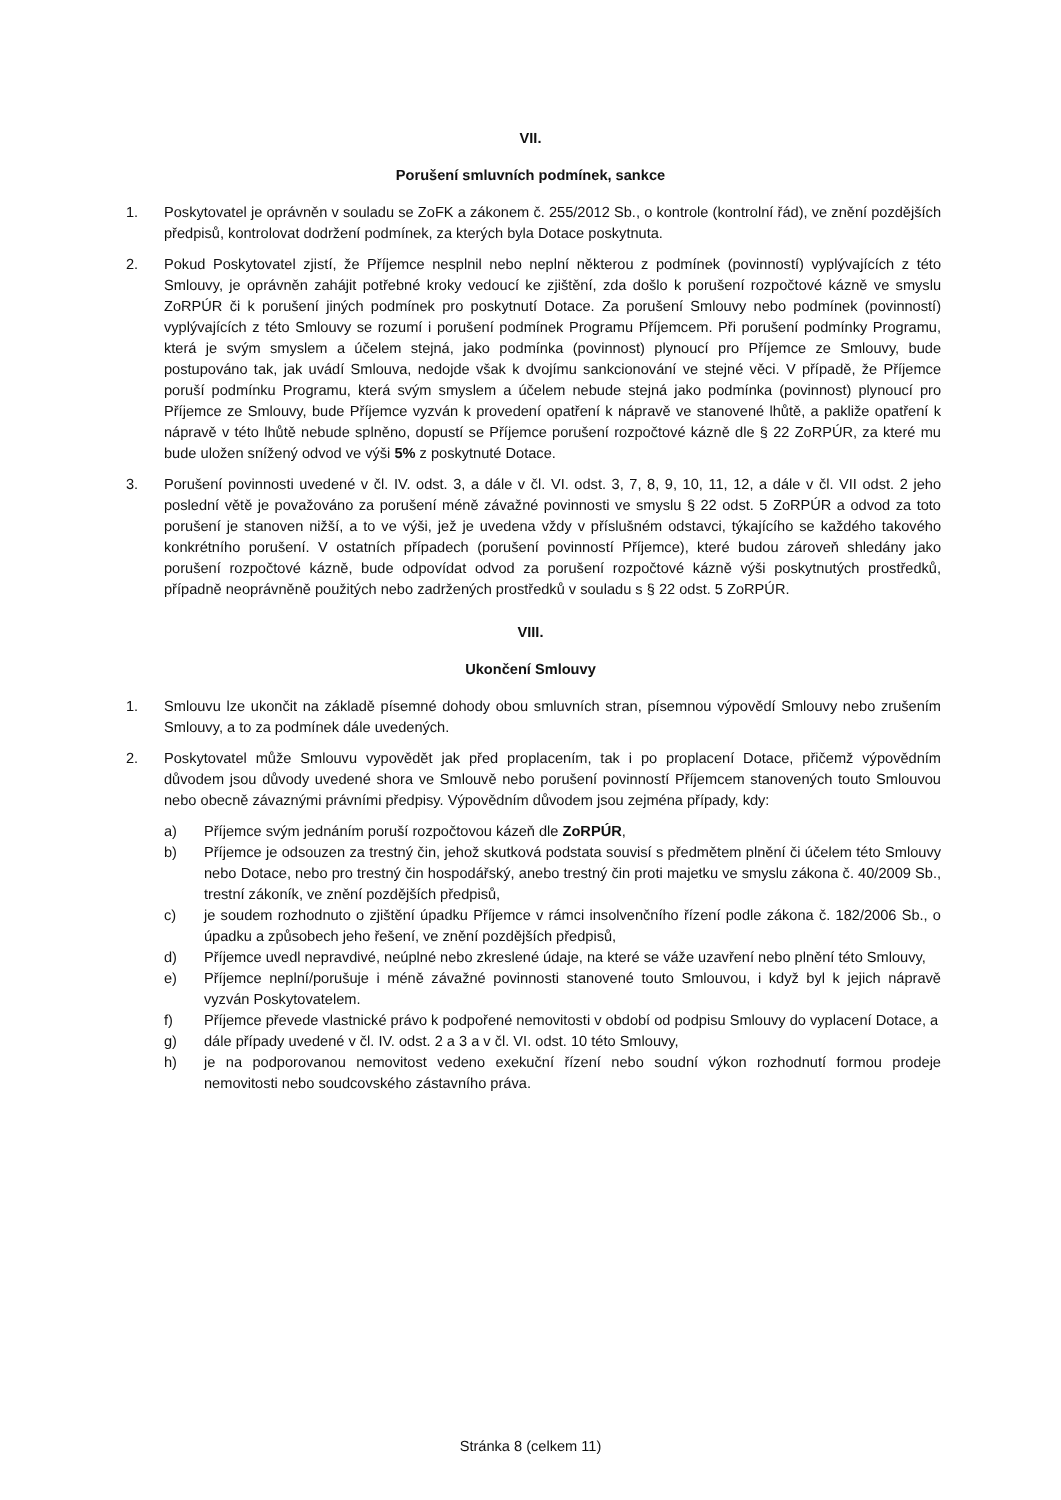VII.
Porušení smluvních podmínek, sankce
1. Poskytovatel je oprávněn v souladu se ZoFK a zákonem č. 255/2012 Sb., o kontrole (kontrolní řád), ve znění pozdějších předpisů, kontrolovat dodržení podmínek, za kterých byla Dotace poskytnuta.
2. Pokud Poskytovatel zjistí, že Příjemce nesplnil nebo neplní některou z podmínek (povinností) vyplývajících z této Smlouvy, je oprávněn zahájit potřebné kroky vedoucí ke zjištění, zda došlo k porušení rozpočtové kázně ve smyslu ZoRPÚR či k porušení jiných podmínek pro poskytnutí Dotace. Za porušení Smlouvy nebo podmínek (povinností) vyplývajících z této Smlouvy se rozumí i porušení podmínek Programu Příjemcem. Při porušení podmínky Programu, která je svým smyslem a účelem stejná, jako podmínka (povinnost) plynoucí pro Příjemce ze Smlouvy, bude postupováno tak, jak uvádí Smlouva, nedojde však k dvojímu sankcionování ve stejné věci. V případě, že Příjemce poruší podmínku Programu, která svým smyslem a účelem nebude stejná jako podmínka (povinnost) plynoucí pro Příjemce ze Smlouvy, bude Příjemce vyzván k provedení opatření k nápravě ve stanovené lhůtě, a pakliže opatření k nápravě v této lhůtě nebude splněno, dopustí se Příjemce porušení rozpočtové kázně dle § 22 ZoRPÚR, za které mu bude uložen snížený odvod ve výši 5% z poskytnuté Dotace.
3. Porušení povinnosti uvedené v čl. IV. odst. 3, a dále v čl. VI. odst. 3, 7, 8, 9, 10, 11, 12, a dále v čl. VII odst. 2 jeho poslední větě je považováno za porušení méně závažné povinnosti ve smyslu § 22 odst. 5 ZoRPÚR a odvod za toto porušení je stanoven nižší, a to ve výši, jež je uvedena vždy v příslušném odstavci, týkajícího se každého takového konkrétního porušení. V ostatních případech (porušení povinností Příjemce), které budou zároveň shledány jako porušení rozpočtové kázně, bude odpovídat odvod za porušení rozpočtové kázně výši poskytnutých prostředků, případně neoprávněně použitých nebo zadržených prostředků v souladu s § 22 odst. 5 ZoRPÚR.
VIII.
Ukončení Smlouvy
1. Smlouvu lze ukončit na základě písemné dohody obou smluvních stran, písemnou výpovědí Smlouvy nebo zrušením Smlouvy, a to za podmínek dále uvedených.
2. Poskytovatel může Smlouvu vypovědět jak před proplacením, tak i po proplacení Dotace, přičemž výpovědním důvodem jsou důvody uvedené shora ve Smlouvě nebo porušení povinností Příjemcem stanovených touto Smlouvou nebo obecně závaznými právními předpisy. Výpovědním důvodem jsou zejména případy, kdy:
a) Příjemce svým jednáním poruší rozpočtovou kázeň dle ZoRPÚR,
b) Příjemce je odsouzen za trestný čin, jehož skutková podstata souvisí s předmětem plnění či účelem této Smlouvy nebo Dotace, nebo pro trestný čin hospodářský, anebo trestný čin proti majetku ve smyslu zákona č. 40/2009 Sb., trestní zákoník, ve znění pozdějších předpisů,
c) je soudem rozhodnuto o zjištění úpadku Příjemce v rámci insolvenčního řízení podle zákona č. 182/2006 Sb., o úpadku a způsobech jeho řešení, ve znění pozdějších předpisů,
d) Příjemce uvedl nepravdivé, neúplné nebo zkreslené údaje, na které se váže uzavření nebo plnění této Smlouvy,
e) Příjemce neplní/porušuje i méně závažné povinnosti stanovené touto Smlouvou, i když byl k jejich nápravě vyzván Poskytovatelem.
f) Příjemce převede vlastnické právo k podpořené nemovitosti v období od podpisu Smlouvy do vyplacení Dotace, a
g) dále případy uvedené v čl. IV. odst. 2 a 3 a v čl. VI. odst. 10 této Smlouvy,
h) je na podporovanou nemovitost vedeno exekuční řízení nebo soudní výkon rozhodnutí formou prodeje nemovitosti nebo soudcovského zástavního práva.
Stránka 8 (celkem 11)